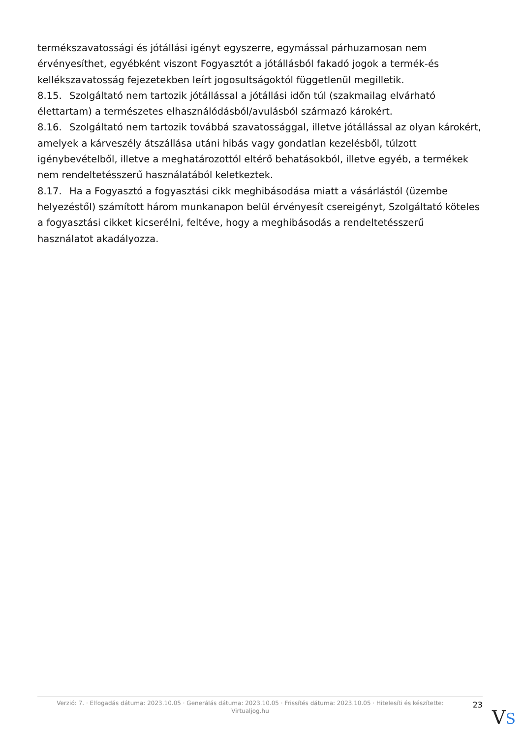termékszavatossági és jótállási igényt egyszerre, egymással párhuzamosan nem érvényesíthet, egyébként viszont Fogyasztót a jótállásból fakadó jogok a termék-és kellékszavatosság fejezetekben leírt jogosultságoktól függetlenül megilletik.
8.15. Szolgáltató nem tartozik jótállással a jótállási időn túl (szakmailag elvárható élettartam) a természetes elhasználódásból/avulásból származó károkért.
8.16. Szolgáltató nem tartozik továbbá szavatossággal, illetve jótállással az olyan károkért, amelyek a kárveszély átszállása utáni hibás vagy gondatlan kezelésből, túlzott igénybevételből, illetve a meghatározottól eltérő behatásokból, illetve egyéb, a termékek nem rendeltetésszerű használatából keletkeztek.
8.17. Ha a Fogyasztó a fogyasztási cikk meghibásodása miatt a vásárlástól (üzembe helyezéstől) számított három munkanapon belül érvényesít csereigényt, Szolgáltató köteles a fogyasztási cikket kicserélni, feltéve, hogy a meghibásodás a rendeltetésszerű használatot akadályozza.
Verzió: 7. · Elfogadás dátuma: 2023.10.05 · Generálás dátuma: 2023.10.05 · Frissítés dátuma: 2023.10.05 · Hitelesíti és készítette: Virtualjog.hu
23
VS